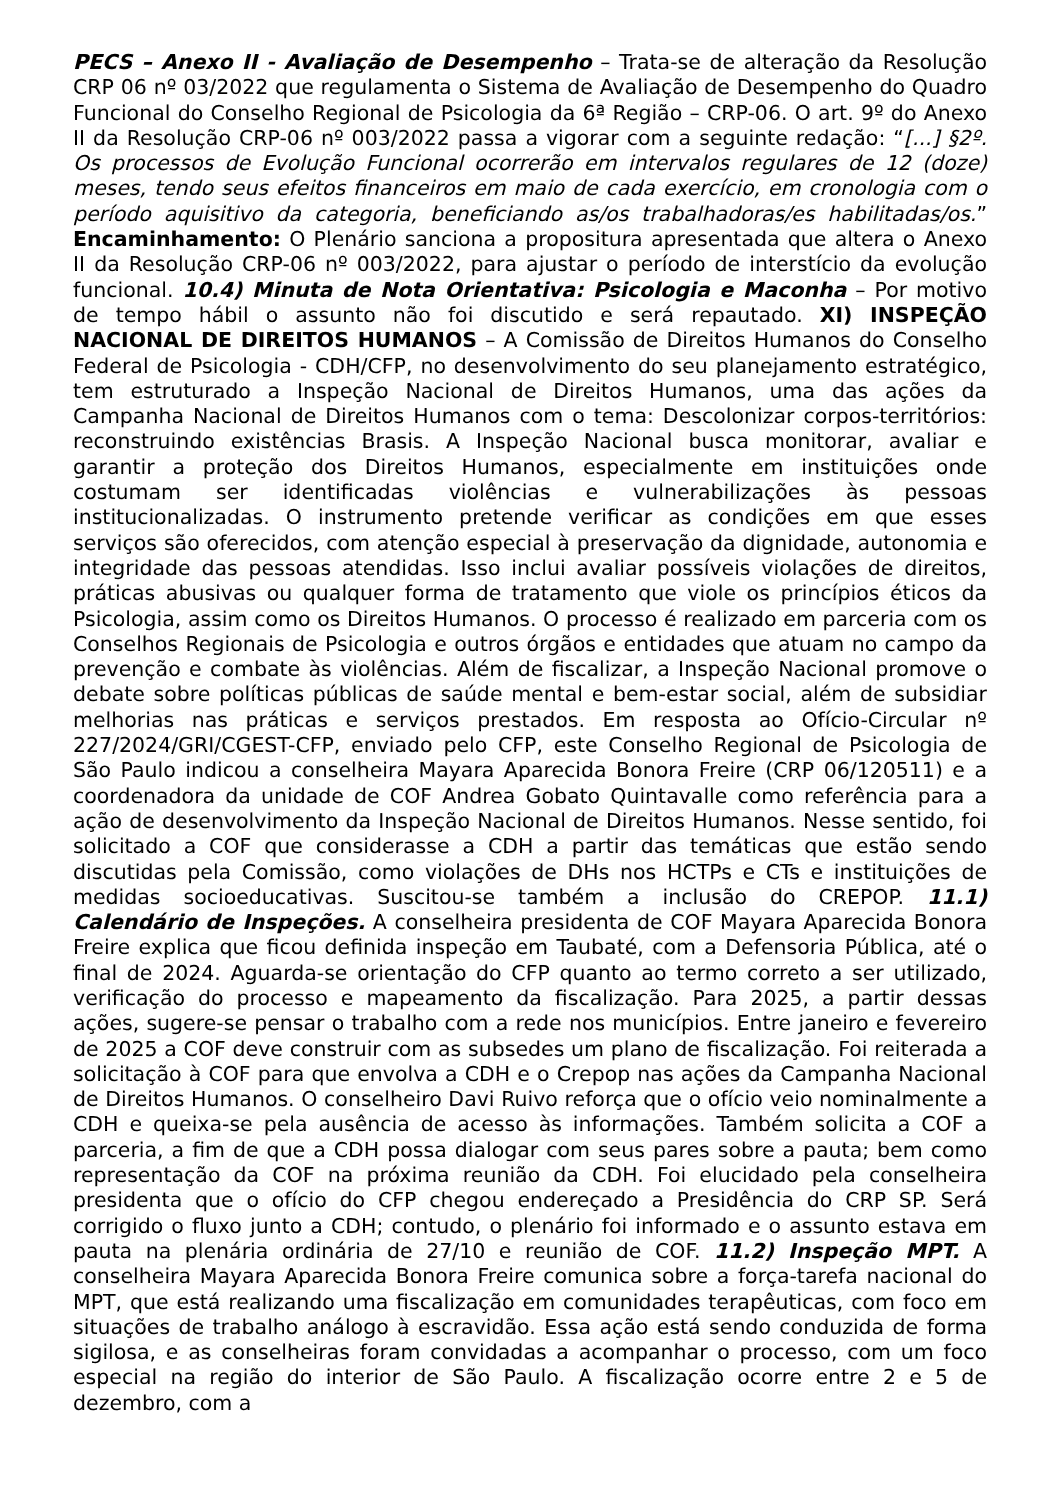PECS – Anexo II - Avaliação de Desempenho – Trata-se de alteração da Resolução CRP 06 nº 03/2022 que regulamenta o Sistema de Avaliação de Desempenho do Quadro Funcional do Conselho Regional de Psicologia da 6ª Região – CRP-06. O art. 9º do Anexo II da Resolução CRP-06 nº 003/2022 passa a vigorar com a seguinte redação: “[...] §2º. Os processos de Evolução Funcional ocorrerão em intervalos regulares de 12 (doze) meses, tendo seus efeitos financeiros em maio de cada exercício, em cronologia com o período aquisitivo da categoria, beneficiando as/os trabalhadoras/es habilitadas/os.” Encaminhamento: O Plenário sanciona a propositura apresentada que altera o Anexo II da Resolução CRP-06 nº 003/2022, para ajustar o período de interstício da evolução funcional. 10.4) Minuta de Nota Orientativa: Psicologia e Maconha – Por motivo de tempo hábil o assunto não foi discutido e será repautado. XI) INSPEÇÃO NACIONAL DE DIREITOS HUMANOS – A Comissão de Direitos Humanos do Conselho Federal de Psicologia - CDH/CFP, no desenvolvimento do seu planejamento estratégico, tem estruturado a Inspeção Nacional de Direitos Humanos, uma das ações da Campanha Nacional de Direitos Humanos com o tema: Descolonizar corpos-territórios: reconstruindo existências Brasis. A Inspeção Nacional busca monitorar, avaliar e garantir a proteção dos Direitos Humanos, especialmente em instituições onde costumam ser identificadas violências e vulnerabilizações às pessoas institucionalizadas. O instrumento pretende verificar as condições em que esses serviços são oferecidos, com atenção especial à preservação da dignidade, autonomia e integridade das pessoas atendidas. Isso inclui avaliar possíveis violações de direitos, práticas abusivas ou qualquer forma de tratamento que viole os princípios éticos da Psicologia, assim como os Direitos Humanos. O processo é realizado em parceria com os Conselhos Regionais de Psicologia e outros órgãos e entidades que atuam no campo da prevenção e combate às violências. Além de fiscalizar, a Inspeção Nacional promove o debate sobre políticas públicas de saúde mental e bem-estar social, além de subsidiar melhorias nas práticas e serviços prestados. Em resposta ao Ofício-Circular nº 227/2024/GRI/CGEST-CFP, enviado pelo CFP, este Conselho Regional de Psicologia de São Paulo indicou a conselheira Mayara Aparecida Bonora Freire (CRP 06/120511) e a coordenadora da unidade de COF Andrea Gobato Quintavalle como referência para a ação de desenvolvimento da Inspeção Nacional de Direitos Humanos. Nesse sentido, foi solicitado a COF que considerasse a CDH a partir das temáticas que estão sendo discutidas pela Comissão, como violações de DHs nos HCTPs e CTs e instituições de medidas socioeducativas. Suscitou-se também a inclusão do CREPOP. 11.1) Calendário de Inspeções. A conselheira presidenta de COF Mayara Aparecida Bonora Freire explica que ficou definida inspeção em Taubaté, com a Defensoria Pública, até o final de 2024. Aguarda-se orientação do CFP quanto ao termo correto a ser utilizado, verificação do processo e mapeamento da fiscalização. Para 2025, a partir dessas ações, sugere-se pensar o trabalho com a rede nos municípios. Entre janeiro e fevereiro de 2025 a COF deve construir com as subsedes um plano de fiscalização. Foi reiterada a solicitação à COF para que envolva a CDH e o Crepop nas ações da Campanha Nacional de Direitos Humanos. O conselheiro Davi Ruivo reforça que o ofício veio nominalmente a CDH e queixa-se pela ausência de acesso às informações. Também solicita a COF a parceria, a fim de que a CDH possa dialogar com seus pares sobre a pauta; bem como representação da COF na próxima reunião da CDH. Foi elucidado pela conselheira presidenta que o ofício do CFP chegou endereçado a Presidência do CRP SP. Será corrigido o fluxo junto a CDH; contudo, o plenário foi informado e o assunto estava em pauta na plenária ordinária de 27/10 e reunião de COF. 11.2) Inspeção MPT. A conselheira Mayara Aparecida Bonora Freire comunica sobre a força-tarefa nacional do MPT, que está realizando uma fiscalização em comunidades terapêuticas, com foco em situações de trabalho análogo à escravidão. Essa ação está sendo conduzida de forma sigilosa, e as conselheiras foram convidadas a acompanhar o processo, com um foco especial na região do interior de São Paulo. A fiscalização ocorre entre 2 e 5 de dezembro, com a